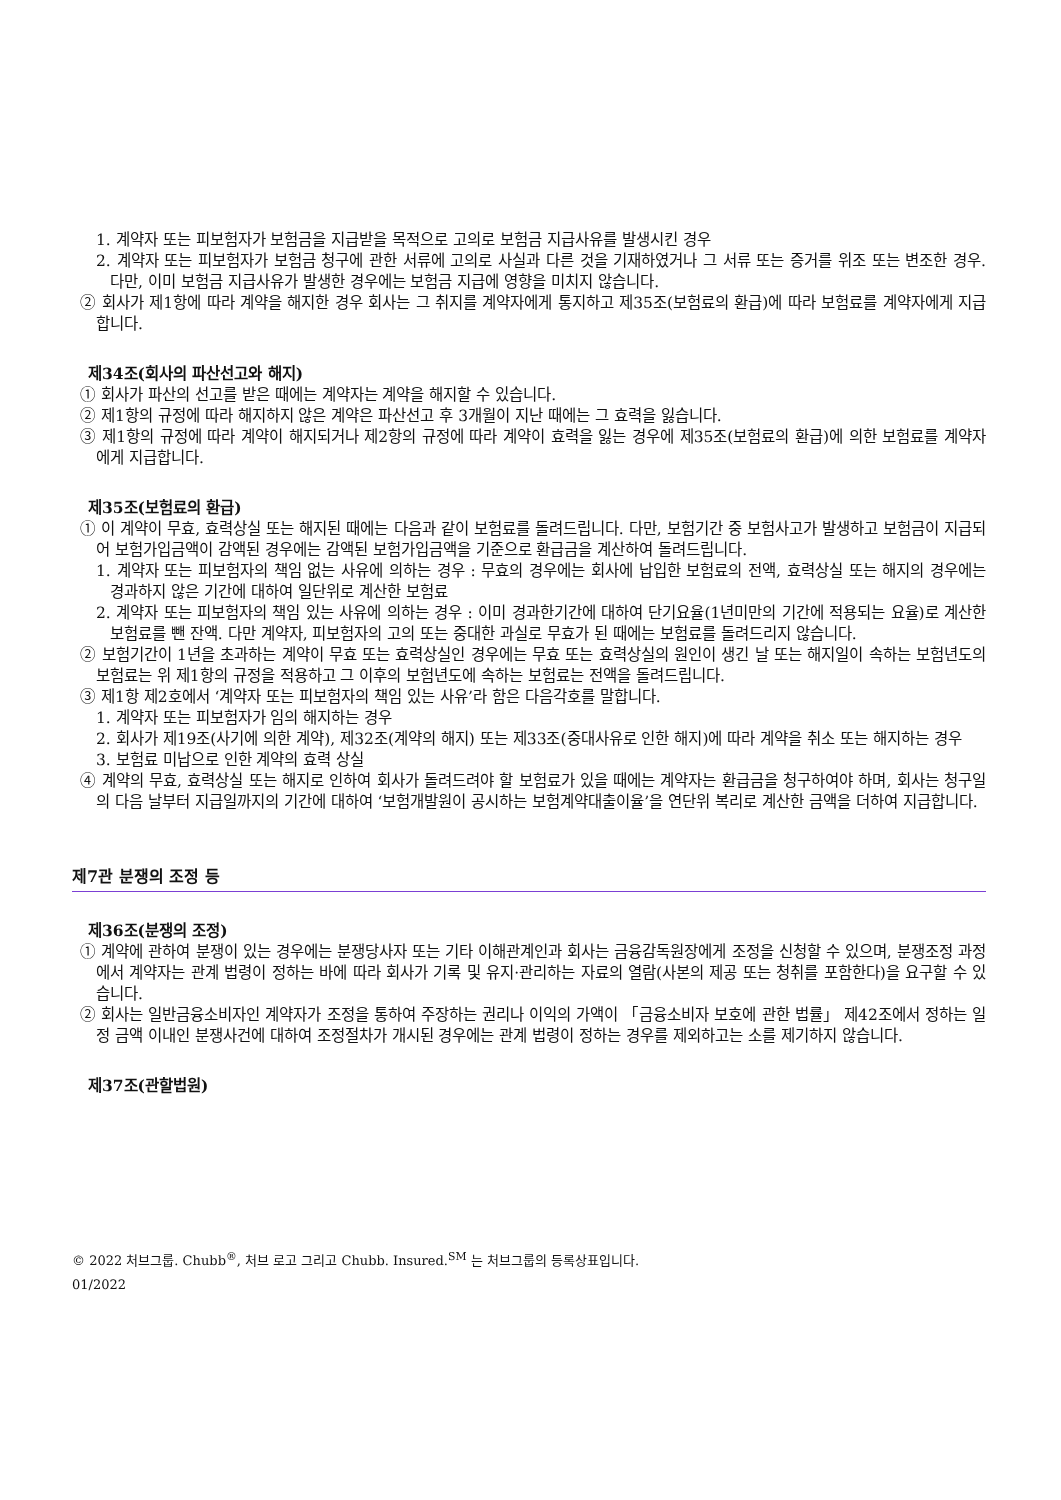1. 계약자 또는 피보험자가 보험금을 지급받을 목적으로 고의로 보험금 지급사유를 발생시킨 경우
2. 계약자 또는 피보험자가 보험금 청구에 관한 서류에 고의로 사실과 다른 것을 기재하였거나 그 서류 또는 증거를 위조 또는 변조한 경우. 다만, 이미 보험금 지급사유가 발생한 경우에는 보험금 지급에 영향을 미치지 않습니다.
② 회사가 제1항에 따라 계약을 해지한 경우 회사는 그 취지를 계약자에게 통지하고 제35조(보험료의 환급)에 따라 보험료를 계약자에게 지급합니다.
제34조(회사의 파산선고와 해지)
① 회사가 파산의 선고를 받은 때에는 계약자는 계약을 해지할 수 있습니다.
② 제1항의 규정에 따라 해지하지 않은 계약은 파산선고 후 3개월이 지난 때에는 그 효력을 잃습니다.
③ 제1항의 규정에 따라 계약이 해지되거나 제2항의 규정에 따라 계약이 효력을 잃는 경우에 제35조(보험료의 환급)에 의한 보험료를 계약자에게 지급합니다.
제35조(보험료의 환급)
① 이 계약이 무효, 효력상실 또는 해지된 때에는 다음과 같이 보험료를 돌려드립니다. 다만, 보험기간 중 보험사고가 발생하고 보험금이 지급되어 보험가입금액이 감액된 경우에는 감액된 보험가입금액을 기준으로 환급금을 계산하여 돌려드립니다.
1. 계약자 또는 피보험자의 책임 없는 사유에 의하는 경우 : 무효의 경우에는 회사에 납입한 보험료의 전액, 효력상실 또는 해지의 경우에는 경과하지 않은 기간에 대하여 일단위로 계산한 보험료
2. 계약자 또는 피보험자의 책임 있는 사유에 의하는 경우 : 이미 경과한기간에 대하여 단기요율(1년미만의 기간에 적용되는 요율)로 계산한 보험료를 뺀 잔액. 다만 계약자, 피보험자의 고의 또는 중대한 과실로 무효가 된 때에는 보험료를 돌려드리지 않습니다.
② 보험기간이 1년을 초과하는 계약이 무효 또는 효력상실인 경우에는 무효 또는 효력상실의 원인이 생긴 날 또는 해지일이 속하는 보험년도의 보험료는 위 제1항의 규정을 적용하고 그 이후의 보험년도에 속하는 보험료는 전액을 돌려드립니다.
③ 제1항 제2호에서 ‘계약자 또는 피보험자의 책임 있는 사유’라 함은 다음각호를 말합니다.
1. 계약자 또는 피보험자가 임의 해지하는 경우
2. 회사가 제19조(사기에 의한 계약), 제32조(계약의 해지) 또는 제33조(중대사유로 인한 해지)에 따라 계약을 취소 또는 해지하는 경우
3. 보험료 미납으로 인한 계약의 효력 상실
④ 계약의 무효, 효력상실 또는 해지로 인하여 회사가 돌려드려야 할 보험료가 있을 때에는 계약자는 환급금을 청구하여야 하며, 회사는 청구일의 다음 날부터 지급일까지의 기간에 대하여 ‘보험개발원이 공시하는 보험계약대출이율’을 연단위 복리로 계산한 금액을 더하여 지급합니다.
제7관 분쟁의 조정 등
제36조(분쟁의 조정)
① 계약에 관하여 분쟁이 있는 경우에는 분쟁당사자 또는 기타 이해관계인과 회사는 금융감독원장에게 조정을 신청할 수 있으며, 분쟁조정 과정에서 계약자는 관계 법령이 정하는 바에 따라 회사가 기록 및 유지·관리하는 자료의 열람(사본의 제공 또는 청취를 포함한다)을 요구할 수 있습니다.
② 회사는 일반금융소비자인 계약자가 조정을 통하여 주장하는 권리나 이익의 가액이 「금융소비자 보호에 관한 법률」 제42조에서 정하는 일정 금액 이내인 분쟁사건에 대하여 조정절차가 개시된 경우에는 관계 법령이 정하는 경우를 제외하고는 소를 제기하지 않습니다.
제37조(관할법원)
© 2022 처브그룹. Chubb<sup>®</sup>, 처브 로고 그리고 Chubb. Insured.<sup>SM</sup> 는 처브그룹의 등록상표입니다.
01/2022